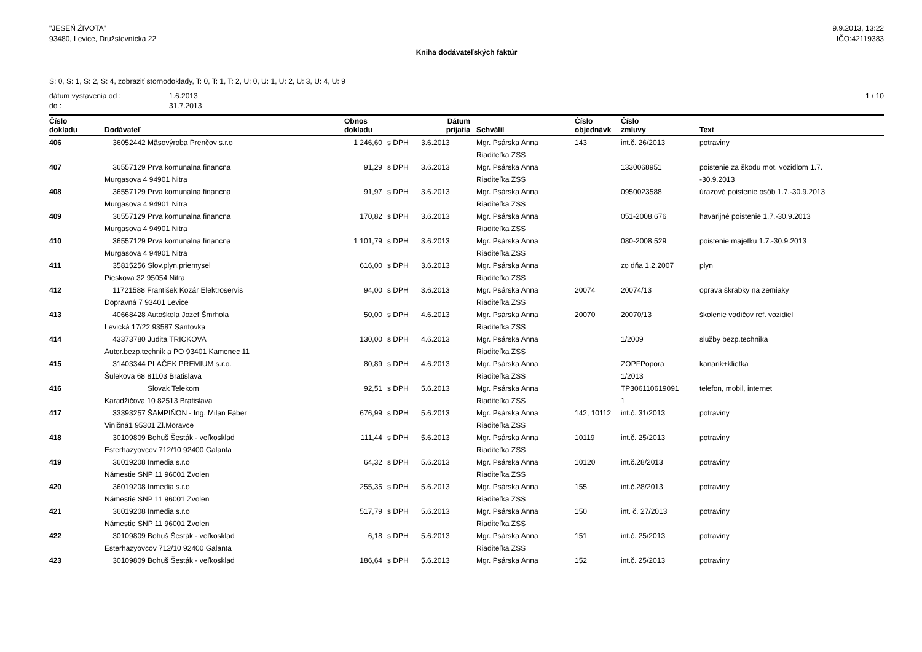"JESEŃ ŹIVOTA"
93480, Levice, Družstevnícka 22
9.9.2013, 13:22
IČO:42119383
Kniha dodávateľských faktúr
S: 0, S: 1, S: 2, S: 4, zobraziť stornodoklady, T: 0, T: 1, T: 2, U: 0, U: 1, U: 2, U: 3, U: 4, U: 9
dátum vystavenia od : 1.6.2013
do : 31.7.2013
1 / 10
| Číslo dokladu | Dodávateľ | Obnos dokladu | | Dátum prijatia | Schválil | Číslo objednávk | Číslo zmluvy | Text |
| --- | --- | --- | --- | --- | --- | --- | --- | --- |
| 406 | 36052442 Mäsovýroba Prenčov s.r.o | 1 246,60 | s DPH | 3.6.2013 | Mgr. Psárska Anna Riaditeľka ZSS | 143 | int.č. 26/2013 | potraviny |
| 407 | 36557129 Prva komunalna financna Murgasova 4 94901 Nitra | 91,29 | s DPH | 3.6.2013 | Mgr. Psárska Anna Riaditeľka ZSS | | 1330068951 | poistenie za škodu mot. vozidlom 1.7. -30.9.2013 |
| 408 | 36557129 Prva komunalna financna Murgasova 4 94901 Nitra | 91,97 | s DPH | 3.6.2013 | Mgr. Psárska Anna Riaditeľka ZSS | | 0950023588 | úrazové poistenie osôb 1.7.-30.9.2013 |
| 409 | 36557129 Prva komunalna financna Murgasova 4 94901 Nitra | 170,82 | s DPH | 3.6.2013 | Mgr. Psárska Anna Riaditeľka ZSS | | 051-2008.676 | havarijné poistenie 1.7.-30.9.2013 |
| 410 | 36557129 Prva komunalna financna Murgasova 4 94901 Nitra | 1 101,79 | s DPH | 3.6.2013 | Mgr. Psárska Anna Riaditeľka ZSS | | 080-2008.529 | poistenie majetku 1.7.-30.9.2013 |
| 411 | 35815256 Slov.plyn.priemysel Pieskova 32 95054 Nitra | 616,00 | s DPH | 3.6.2013 | Mgr. Psárska Anna Riaditeľka ZSS | | zo dňa 1.2.2007 | plyn |
| 412 | 11721588 František Kozár Elektroservis Dopravná 7 93401 Levice | 94,00 | s DPH | 3.6.2013 | Mgr. Psárska Anna Riaditeľka ZSS | 20074 | 20074/13 | oprava škrabky na zemiaky |
| 413 | 40668428 Autoškola Jozef Šmrhola Levická 17/22 93587 Santovka | 50,00 | s DPH | 4.6.2013 | Mgr. Psárska Anna Riaditeľka ZSS | 20070 | 20070/13 | školenie vodičov ref. vozidiel |
| 414 | 43373780 Judita TRICKOVA Autor.bezp.technik a PO 93401 Kamenec 11 | 130,00 | s DPH | 4.6.2013 | Mgr. Psárska Anna Riaditeľka ZSS | | 1/2009 | služby bezp.technika |
| 415 | 31403344 PLAČEK PREMIUM s.r.o. Šulekova 68 81103 Bratislava | 80,89 | s DPH | 4.6.2013 | Mgr. Psárska Anna Riaditeľka ZSS | | ZOPFPopora 1/2013 | kanarik+klietka |
| 416 | Slovak Telekom Karadžičova 10 82513 Bratislava | 92,51 | s DPH | 5.6.2013 | Mgr. Psárska Anna Riaditeľka ZSS | | TP306110619091 1 | telefon, mobil, internet |
| 417 | 33393257 ŠAMPIŇON - Ing. Milan Fáber Viničná1 95301 Zl.Moravce | 676,99 | s DPH | 5.6.2013 | Mgr. Psárska Anna Riaditeľka ZSS | 142, 10112 | int.č. 31/2013 | potraviny |
| 418 | 30109809 Bohuš Šesták - veľkosklad Esterhazyovcov 712/10 92400 Galanta | 111,44 | s DPH | 5.6.2013 | Mgr. Psárska Anna Riaditeľka ZSS | 10119 | int.č. 25/2013 | potraviny |
| 419 | 36019208 Inmedia s.r.o Námestie SNP 11 96001 Zvolen | 64,32 | s DPH | 5.6.2013 | Mgr. Psárska Anna Riaditeľka ZSS | 10120 | int.č.28/2013 | potraviny |
| 420 | 36019208 Inmedia s.r.o Námestie SNP 11 96001 Zvolen | 255,35 | s DPH | 5.6.2013 | Mgr. Psárska Anna Riaditeľka ZSS | 155 | int.č.28/2013 | potraviny |
| 421 | 36019208 Inmedia s.r.o Námestie SNP 11 96001 Zvolen | 517,79 | s DPH | 5.6.2013 | Mgr. Psárska Anna Riaditeľka ZSS | 150 | int. č. 27/2013 | potraviny |
| 422 | 30109809 Bohuš Šesták - veľkosklad Esterhazyovcov 712/10 92400 Galanta | 6,18 | s DPH | 5.6.2013 | Mgr. Psárska Anna Riaditeľka ZSS | 151 | int.č. 25/2013 | potraviny |
| 423 | 30109809 Bohuš Šesták - veľkosklad | 186,64 | s DPH | 5.6.2013 | Mgr. Psárska Anna | 152 | int.č. 25/2013 | potraviny |